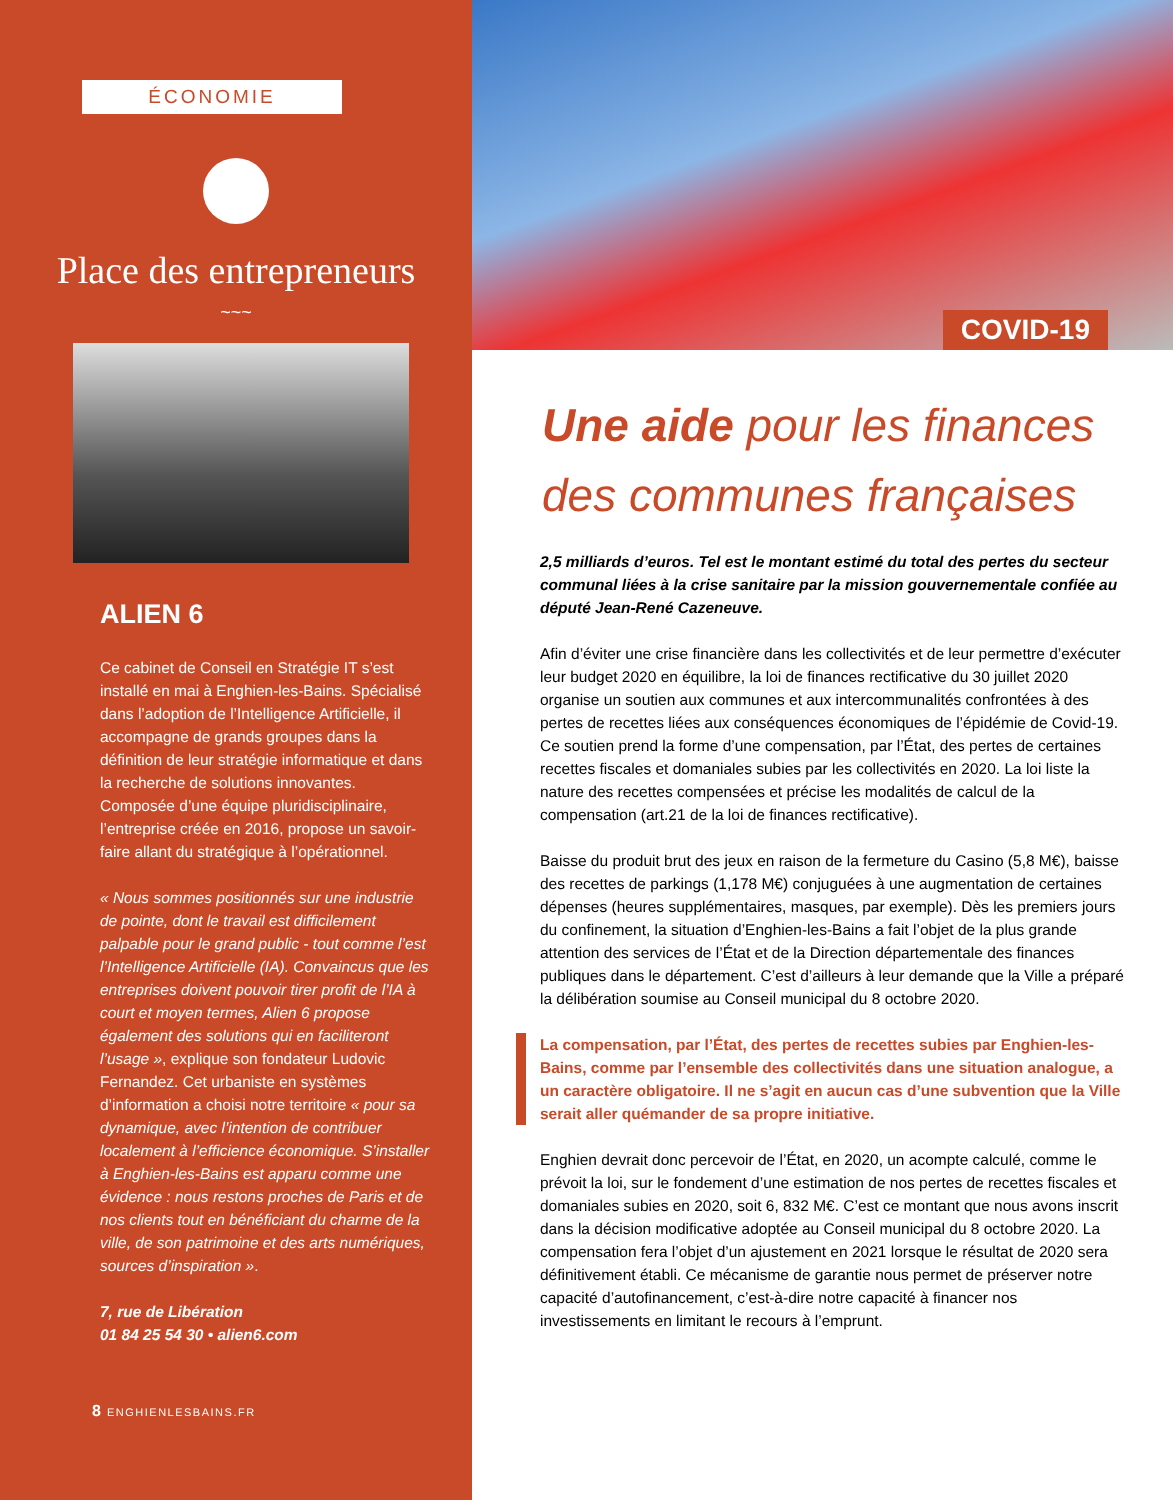ÉCONOMIE
Place des entrepreneurs
~~~
ALIEN 6
Ce cabinet de Conseil en Stratégie IT s’est installé en mai à Enghien-les-Bains. Spécialisé dans l’adoption de l’Intelligence Artificielle, il accompagne de grands groupes dans la définition de leur stratégie informatique et dans la recherche de solutions innovantes. Composée d’une équipe pluridisciplinaire, l’entreprise créée en 2016, propose un savoir-faire allant du stratégique à l’opérationnel.
« Nous sommes positionnés sur une industrie de pointe, dont le travail est difficilement palpable pour le grand public - tout comme l’est l’Intelligence Artificielle (IA). Convaincus que les entreprises doivent pouvoir tirer profit de l’IA à court et moyen termes, Alien 6 propose également des solutions qui en faciliteront l’usage », explique son fondateur Ludovic Fernandez. Cet urbaniste en systèmes d’information a choisi notre territoire « pour sa dynamique, avec l’intention de contribuer localement à l’efficience économique. S’installer à Enghien-les-Bains est apparu comme une évidence : nous restons proches de Paris et de nos clients tout en bénéficiant du charme de la ville, de son patrimoine et des arts numériques, sources d’inspiration ».
7, rue de Libération
01 84 25 54 30 • alien6.com
8 ENGHIENLESBAINS.FR
COVID-19
Une aide pour les finances des communes françaises
2,5 milliards d’euros. Tel est le montant estimé du total des pertes du secteur communal liées à la crise sanitaire par la mission gouvernementale confiée au député Jean-René Cazeneuve.
Afin d’éviter une crise financière dans les collectivités et de leur permettre d’exécuter leur budget 2020 en équilibre, la loi de finances rectificative du 30 juillet 2020 organise un soutien aux communes et aux intercommunalités confrontées à des pertes de recettes liées aux conséquences économiques de l’épidémie de Covid-19. Ce soutien prend la forme d’une compensation, par l’État, des pertes de certaines recettes fiscales et domaniales subies par les collectivités en 2020. La loi liste la nature des recettes compensées et précise les modalités de calcul de la compensation (art.21 de la loi de finances rectificative).
Baisse du produit brut des jeux en raison de la fermeture du Casino (5,8 M€), baisse des recettes de parkings (1,178 M€) conjuguées à une augmentation de certaines dépenses (heures supplémentaires, masques, par exemple). Dès les premiers jours du confinement, la situation d’Enghien-les-Bains a fait l’objet de la plus grande attention des services de l’État et de la Direction départementale des finances publiques dans le département. C’est d’ailleurs à leur demande que la Ville a préparé la délibération soumise au Conseil municipal du 8 octobre 2020.
La compensation, par l’État, des pertes de recettes subies par Enghien-les-Bains, comme par l’ensemble des collectivités dans une situation analogue, a un caractère obligatoire. Il ne s’agit en aucun cas d’une subvention que la Ville serait aller quémander de sa propre initiative.
Enghien devrait donc percevoir de l’État, en 2020, un acompte calculé, comme le prévoit la loi, sur le fondement d’une estimation de nos pertes de recettes fiscales et domaniales subies en 2020, soit 6, 832 M€. C’est ce montant que nous avons inscrit dans la décision modificative adoptée au Conseil municipal du 8 octobre 2020. La compensation fera l’objet d’un ajustement en 2021 lorsque le résultat de 2020 sera définitivement établi. Ce mécanisme de garantie nous permet de préserver notre capacité d’autofinancement, c’est-à-dire notre capacité à financer nos investissements en limitant le recours à l’emprunt.